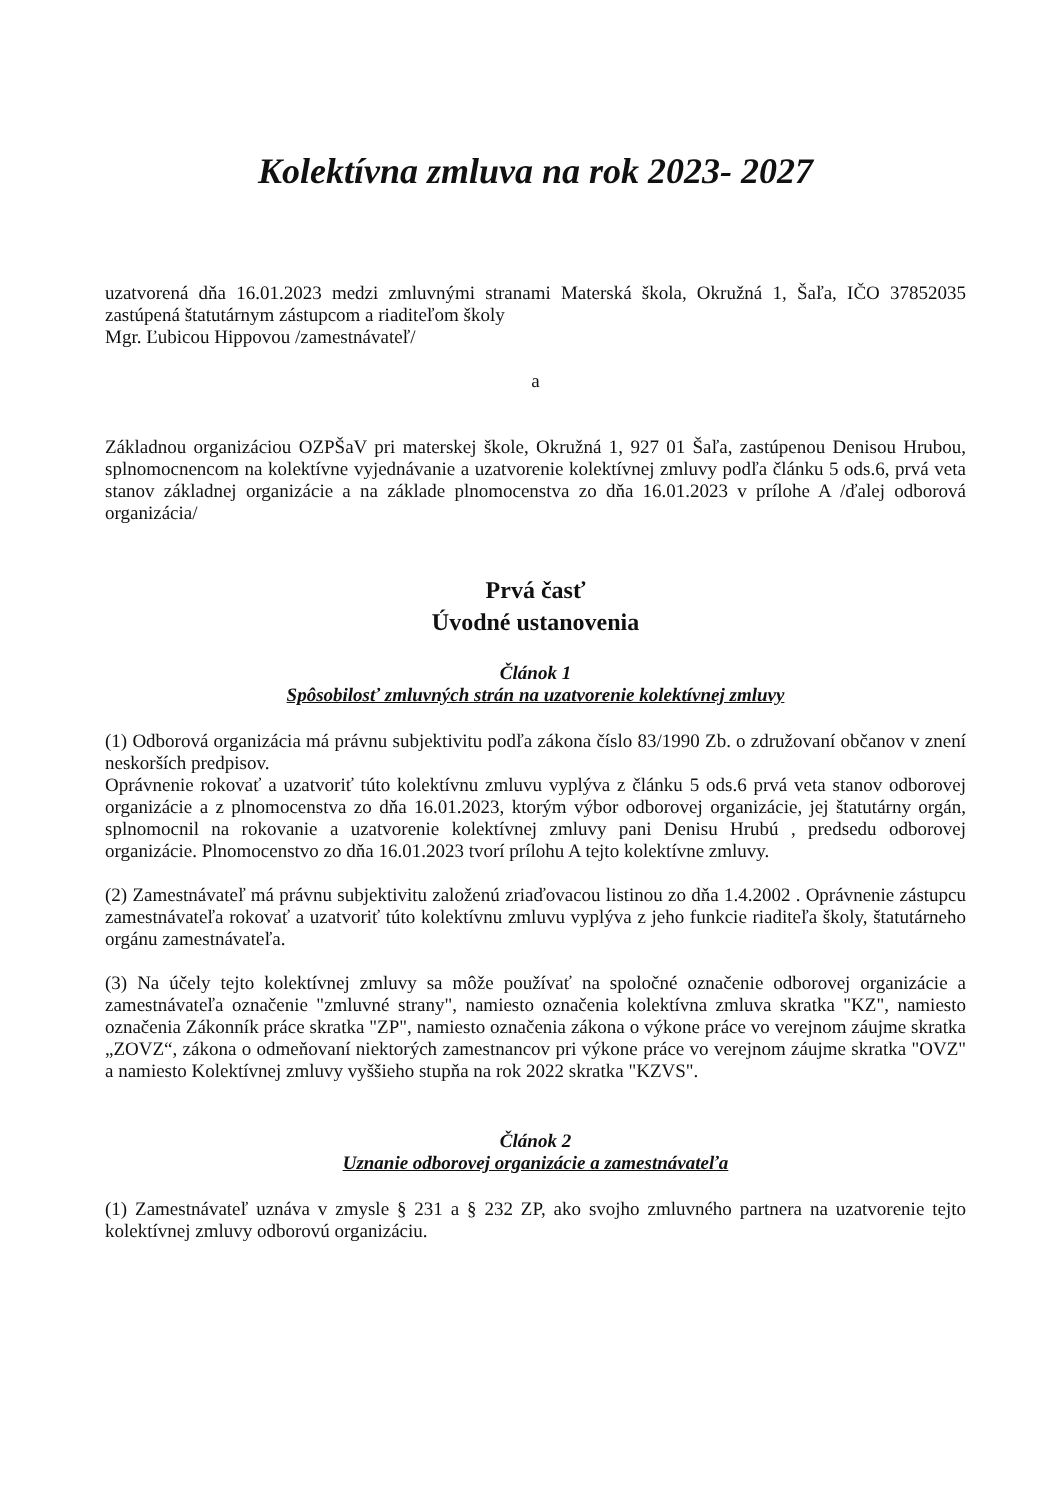Kolektívna zmluva na rok 2023- 2027
uzatvorená dňa 16.01.2023 medzi zmluvnými stranami Materská škola, Okružná 1, Šaľa, IČO 37852035 zastúpená štatutárnym zástupcom a riaditeľom školy
Mgr. Ľubicou Hippovou /zamestnávateľ/
a
Základnou organizáciou OZPŠaV pri materskej škole, Okružná 1, 927 01 Šaľa, zastúpenou Denisou Hrubou, splnomocnencom na kolektívne vyjednávanie a uzatvorenie kolektívnej zmluvy podľa článku 5 ods.6, prvá veta stanov základnej organizácie a na základe plnomocenstva zo dňa 16.01.2023 v prílohe A /ďalej odborová organizácia/
Prvá časť
Úvodné ustanovenia
Článok 1
Spôsobilosť zmluvných strán na uzatvorenie kolektívnej zmluvy
(1) Odborová organizácia má právnu subjektivitu podľa zákona číslo 83/1990 Zb. o združovaní občanov v znení neskorších predpisov.
Oprávnenie rokovať a uzatvoriť túto kolektívnu zmluvu vyplýva z článku 5 ods.6 prvá veta stanov odborovej organizácie a z plnomocenstva zo dňa 16.01.2023, ktorým výbor odborovej organizácie, jej štatutárny orgán, splnomocnil na rokovanie a uzatvorenie kolektívnej zmluvy pani Denisu Hrubú , predsedu odborovej organizácie. Plnomocenstvo zo dňa 16.01.2023 tvorí prílohu A tejto kolektívne zmluvy.
(2) Zamestnávateľ má právnu subjektivitu založenú zriaďovacou listinou zo dňa 1.4.2002 . Oprávnenie zástupcu zamestnávateľa rokovať a uzatvoriť túto kolektívnu zmluvu vyplýva z jeho funkcie riaditeľa školy, štatutárneho orgánu zamestnávateľa.
(3) Na účely tejto kolektívnej zmluvy sa môže používať na spoločné označenie odborovej organizácie a zamestnávateľa označenie "zmluvné strany", namiesto označenia kolektívna zmluva skratka "KZ", namiesto označenia Zákonník práce skratka "ZP", namiesto označenia zákona o výkone práce vo verejnom záujme skratka „ZOVZ“, zákona o odmeňovaní niektorých zamestnancov pri výkone práce vo verejnom záujme skratka "OVZ" a namiesto Kolektívnej zmluvy vyššieho stupňa na rok 2022 skratka "KZVS".
Článok 2
Uznanie odborovej organizácie a zamestnávateľa
(1) Zamestnávateľ uznáva v zmysle § 231 a § 232 ZP, ako svojho zmluvného partnera na uzatvorenie tejto kolektívnej zmluvy odborovú organizáciu.